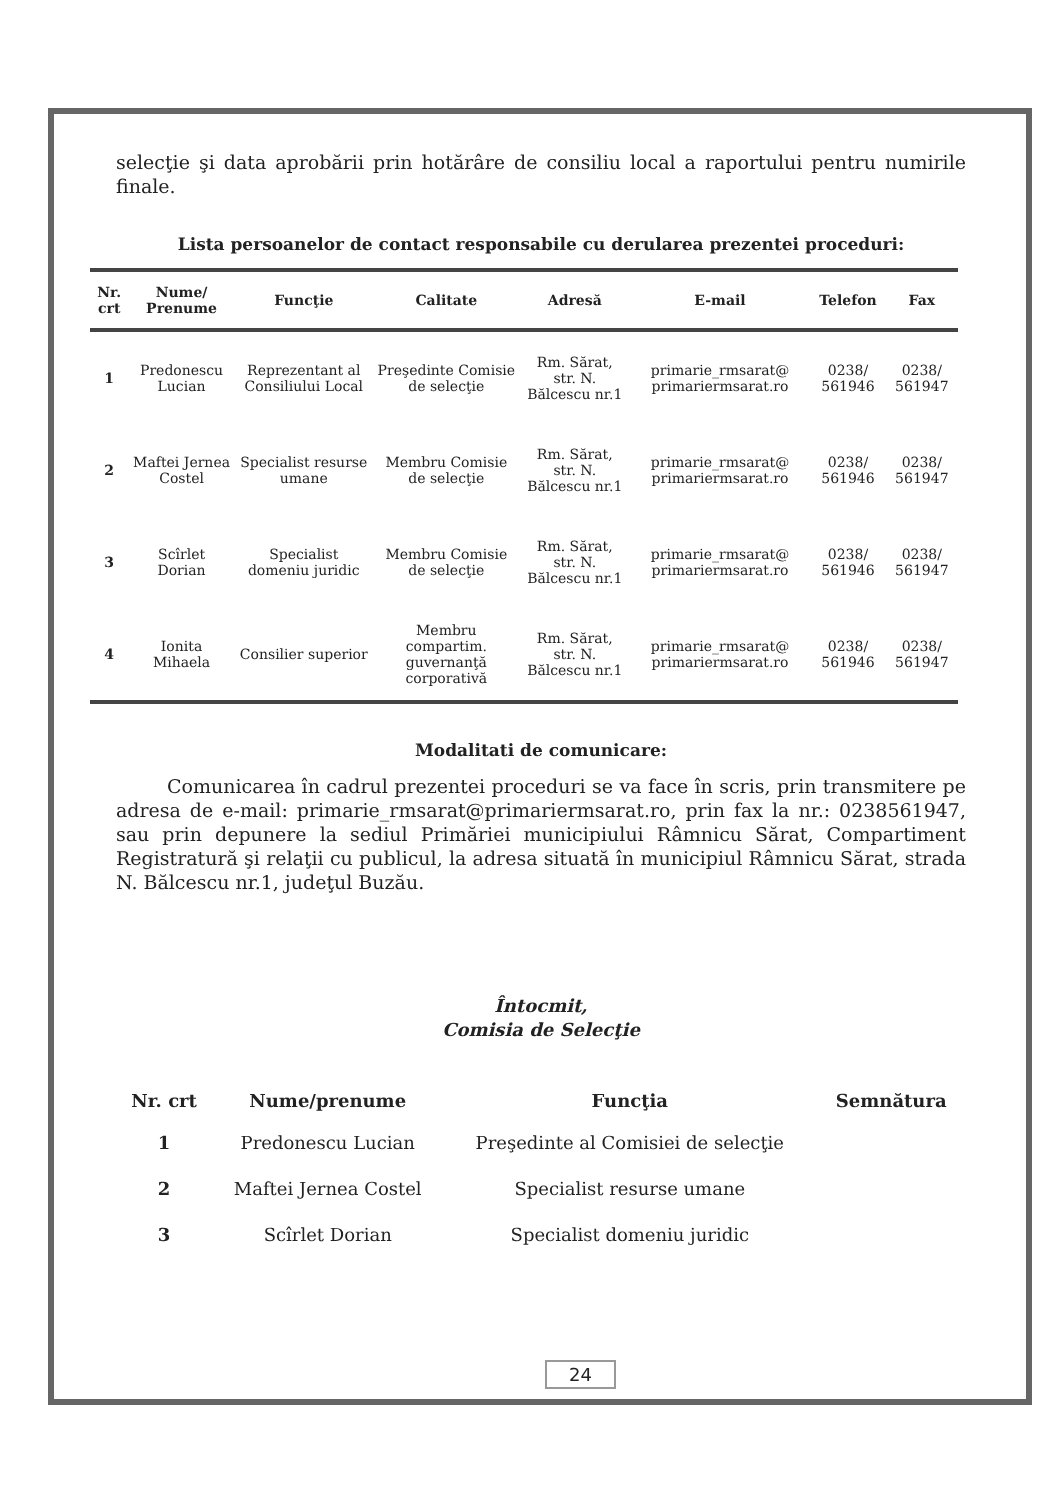selecţie şi data aprobării prin hotărâre de consiliu local a raportului pentru numirile finale.
Lista persoanelor de contact responsabile cu derularea prezentei proceduri:
| Nr. crt | Nume/ Prenume | Funcţie | Calitate | Adresă | E-mail | Telefon | Fax |
| --- | --- | --- | --- | --- | --- | --- | --- |
| 1 | Predonescu Lucian | Reprezentant al Consiliului Local | Preşedinte Comisie de selecţie | Rm. Sărat, str. N. Bălcescu nr.1 | primarie_rmsarat@ primariermsarat.ro | 0238/ 561946 | 0238/ 561947 |
| 2 | Maftei Jernea Costel | Specialist resurse umane | Membru Comisie de selecţie | Rm. Sărat, str. N. Bălcescu nr.1 | primarie_rmsarat@ primariermsarat.ro | 0238/ 561946 | 0238/ 561947 |
| 3 | Scîrlet Dorian | Specialist domeniu juridic | Membru Comisie de selecţie | Rm. Sărat, str. N. Bălcescu nr.1 | primarie_rmsarat@ primariermsarat.ro | 0238/ 561946 | 0238/ 561947 |
| 4 | Ionita Mihaela | Consilier superior | Membru compartim. guvernanţă corporativă | Rm. Sărat, str. N. Bălcescu nr.1 | primarie_rmsarat@ primariermsarat.ro | 0238/ 561946 | 0238/ 561947 |
Modalitati de comunicare:
Comunicarea în cadrul prezentei proceduri se va face în scris, prin transmitere pe adresa de e-mail: primarie_rmsarat@primariermsarat.ro, prin fax la nr.: 0238561947, sau prin depunere la sediul Primăriei municipiului Râmnicu Sărat, Compartiment Registratură şi relaţii cu publicul, la adresa situată în municipiul Râmnicu Sărat, strada N. Bălcescu nr.1, judeţul Buzău.
Întocmit,
Comisia de Selecţie
| Nr. crt | Nume/prenume | Funcţia | Semnătura |
| --- | --- | --- | --- |
| 1 | Predonescu Lucian | Preşedinte al Comisiei de selecţie | |
| 2 | Maftei Jernea Costel | Specialist resurse umane | |
| 3 | Scîrlet Dorian | Specialist domeniu juridic | |
24